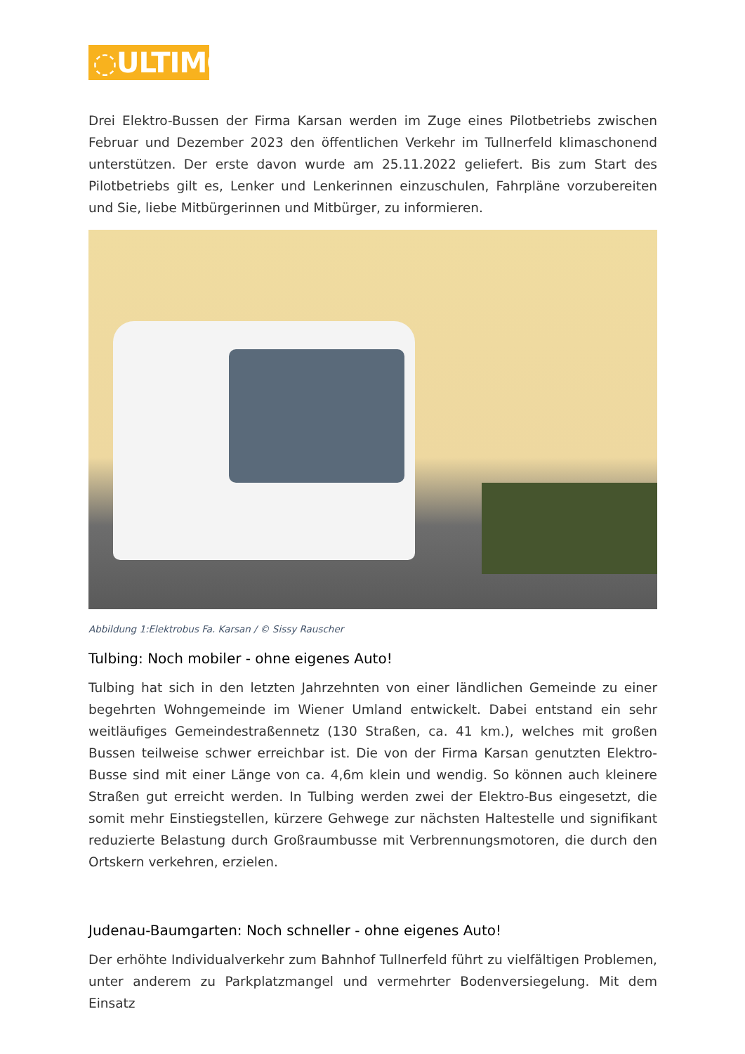◌ULTIMOB
Drei Elektro-Bussen der Firma Karsan werden im Zuge eines Pilotbetriebs zwischen Februar und Dezember 2023 den öffentlichen Verkehr im Tullnerfeld klimaschonend unterstützen. Der erste davon wurde am 25.11.2022 geliefert. Bis zum Start des Pilotbetriebs gilt es, Lenker und Lenkerinnen einzuschulen, Fahrpläne vorzubereiten und Sie, liebe Mitbürgerinnen und Mitbürger, zu informieren.
Abbildung 1:Elektrobus Fa. Karsan / © Sissy Rauscher
Tulbing: Noch mobiler - ohne eigenes Auto!
Tulbing hat sich in den letzten Jahrzehnten von einer ländlichen Gemeinde zu einer begehrten Wohngemeinde im Wiener Umland entwickelt. Dabei entstand ein sehr weitläufiges Gemeindestraßennetz (130 Straßen, ca. 41 km.), welches mit großen Bussen teilweise schwer erreichbar ist. Die von der Firma Karsan genutzten Elektro-Busse sind mit einer Länge von ca. 4,6m klein und wendig. So können auch kleinere Straßen gut erreicht werden. In Tulbing werden zwei der Elektro-Bus eingesetzt, die somit mehr Einstiegstellen, kürzere Gehwege zur nächsten Haltestelle und signifikant reduzierte Belastung durch Großraumbusse mit Verbrennungsmotoren, die durch den Ortskern verkehren, erzielen.
Judenau-Baumgarten: Noch schneller - ohne eigenes Auto!
Der erhöhte Individualverkehr zum Bahnhof Tullnerfeld führt zu vielfältigen Problemen, unter anderem zu Parkplatzmangel und vermehrter Bodenversiegelung. Mit dem Einsatz